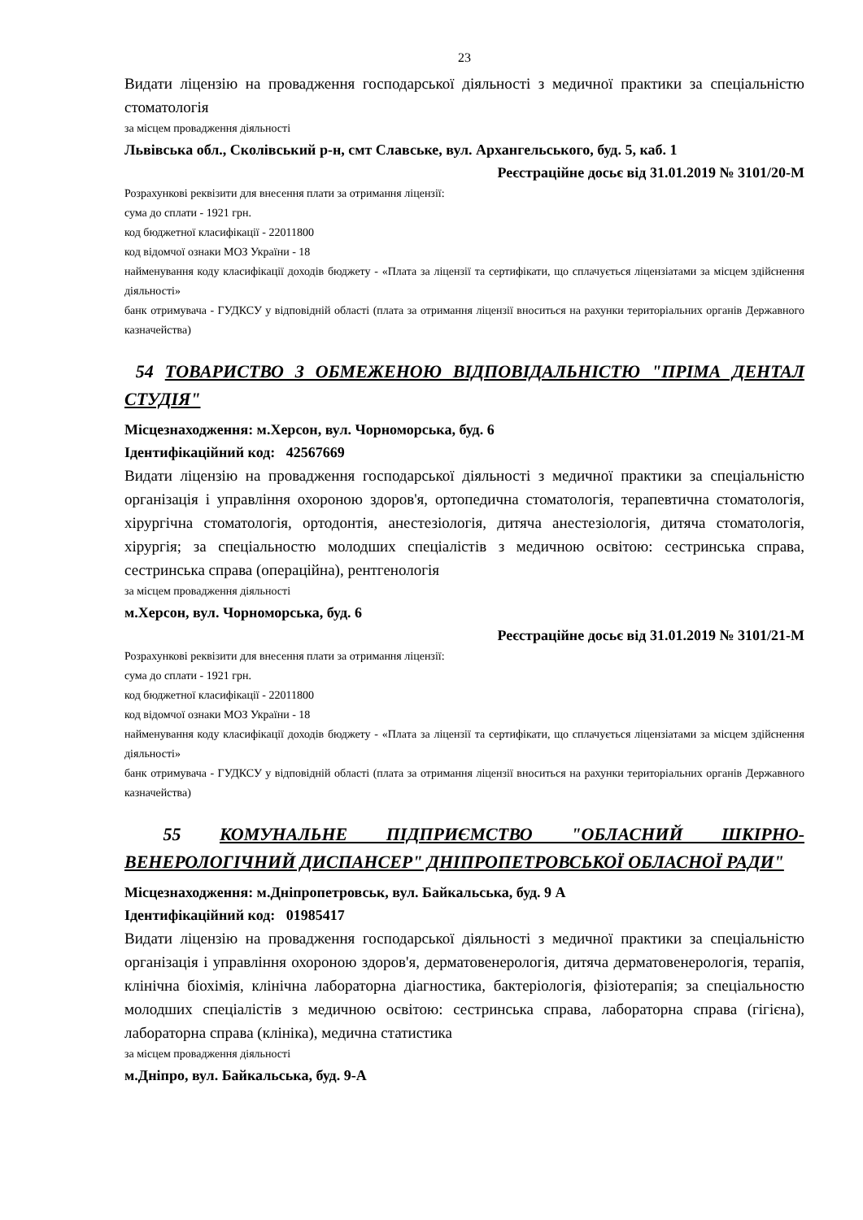23
Видати ліцензію на провадження господарської діяльності з медичної практики за спеціальністю стоматологія
за місцем провадження діяльності
Львівська обл., Сколівський р-н, смт Славське, вул. Архангельського, буд. 5, каб. 1
Реєстраційне досьє від 31.01.2019 № 3101/20-М
Розрахункові реквізити для внесення плати за отримання ліцензії:
сума до сплати - 1921 грн.
код бюджетної класифікації - 22011800
код відомчої ознаки МОЗ України - 18
найменування коду класифікації доходів бюджету - «Плата за ліцензії та сертифікати, що сплачується ліцензіатами за місцем здійснення діяльності»
банк отримувача - ГУДКСУ у відповідній області (плата за отримання ліцензії вноситься на рахунки територіальних органів Державного казначейства)
54 ТОВАРИСТВО З ОБМЕЖЕНОЮ ВІДПОВІДАЛЬНІСТЮ "ПРІМА ДЕНТАЛ СТУДІЯ"
Місцезнаходження: м.Херсон, вул. Чорноморська, буд. 6
Ідентифікаційний код: 42567669
Видати ліцензію на провадження господарської діяльності з медичної практики за спеціальністю організація і управління охороною здоров'я, ортопедична стоматологія, терапевтична стоматологія, хірургічна стоматологія, ортодонтія, анестезіологія, дитяча анестезіологія, дитяча стоматологія, хірургія; за спеціальностю молодших спеціалістів з медичною освітою: сестринська справа, сестринська справа (операційна), рентгенологія
за місцем провадження діяльності
м.Херсон, вул. Чорноморська, буд. 6
Реєстраційне досьє від 31.01.2019 № 3101/21-М
Розрахункові реквізити для внесення плати за отримання ліцензії:
сума до сплати - 1921 грн.
код бюджетної класифікації - 22011800
код відомчої ознаки МОЗ України - 18
найменування коду класифікації доходів бюджету - «Плата за ліцензії та сертифікати, що сплачується ліцензіатами за місцем здійснення діяльності»
банк отримувача - ГУДКСУ у відповідній області (плата за отримання ліцензії вноситься на рахунки територіальних органів Державного казначейства)
55 КОМУНАЛЬНЕ ПІДПРИЄМСТВО "ОБЛАСНИЙ ШКІРНО-ВЕНЕРОЛОГІЧНИЙ ДИСПАНСЕР" ДНІПРОПЕТРОВСЬКОЇ ОБЛАСНОЇ РАДИ"
Місцезнаходження: м.Дніпропетровськ, вул. Байкальська, буд. 9 А
Ідентифікаційний код: 01985417
Видати ліцензію на провадження господарської діяльності з медичної практики за спеціальністю організація і управління охороною здоров'я, дерматовенерологія, дитяча дерматовенерологія, терапія, клінічна біохімія, клінічна лабораторна діагностика, бактеріологія, фізіотерапія; за спеціальностю молодших спеціалістів з медичною освітою: сестринська справа, лабораторна справа (гігієна), лабораторна справа (клініка), медична статистика
за місцем провадження діяльності
м.Дніпро, вул. Байкальська, буд. 9-А